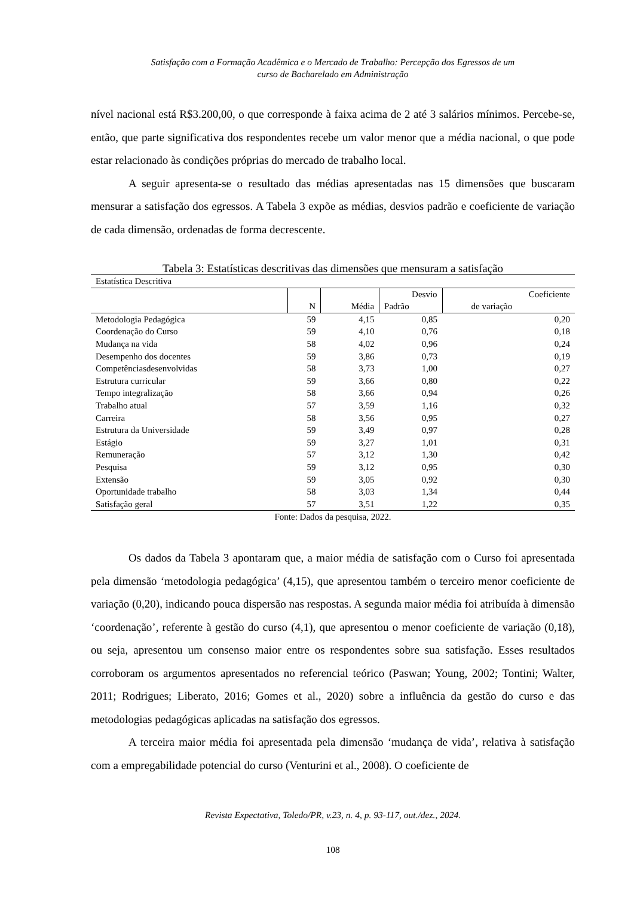Satisfação com a Formação Acadêmica e o Mercado de Trabalho: Percepção dos Egressos de um
curso de Bacharelado em Administração
nível nacional está R$3.200,00, o que corresponde à faixa acima de 2 até 3 salários mínimos. Percebe-se, então, que parte significativa dos respondentes recebe um valor menor que a média nacional, o que pode estar relacionado às condições próprias do mercado de trabalho local.
A seguir apresenta-se o resultado das médias apresentadas nas 15 dimensões que buscaram mensurar a satisfação dos egressos. A Tabela 3 expõe as médias, desvios padrão e coeficiente de variação de cada dimensão, ordenadas de forma decrescente.
Tabela 3: Estatísticas descritivas das dimensões que mensuram a satisfação
| Estatística Descritiva | | | | |
| --- | --- | --- | --- | --- |
| | N | Média | Desvio Padrão | Coeficiente de variação |
| Metodologia Pedagógica | 59 | 4,15 | 0,85 | 0,20 |
| Coordenação do Curso | 59 | 4,10 | 0,76 | 0,18 |
| Mudança na vida | 58 | 4,02 | 0,96 | 0,24 |
| Desempenho dos docentes | 59 | 3,86 | 0,73 | 0,19 |
| Competênciasdesenvolvidas | 58 | 3,73 | 1,00 | 0,27 |
| Estrutura curricular | 59 | 3,66 | 0,80 | 0,22 |
| Tempo integralização | 58 | 3,66 | 0,94 | 0,26 |
| Trabalho atual | 57 | 3,59 | 1,16 | 0,32 |
| Carreira | 58 | 3,56 | 0,95 | 0,27 |
| Estrutura da Universidade | 59 | 3,49 | 0,97 | 0,28 |
| Estágio | 59 | 3,27 | 1,01 | 0,31 |
| Remuneração | 57 | 3,12 | 1,30 | 0,42 |
| Pesquisa | 59 | 3,12 | 0,95 | 0,30 |
| Extensão | 59 | 3,05 | 0,92 | 0,30 |
| Oportunidade trabalho | 58 | 3,03 | 1,34 | 0,44 |
| Satisfação geral | 57 | 3,51 | 1,22 | 0,35 |
Fonte: Dados da pesquisa, 2022.
Os dados da Tabela 3 apontaram que, a maior média de satisfação com o Curso foi apresentada pela dimensão ‘metodologia pedagógica’ (4,15), que apresentou também o terceiro menor coeficiente de variação (0,20), indicando pouca dispersão nas respostas. A segunda maior média foi atribuída à dimensão ‘coordenação’, referente à gestão do curso (4,1), que apresentou o menor coeficiente de variação (0,18), ou seja, apresentou um consenso maior entre os respondentes sobre sua satisfação. Esses resultados corroboram os argumentos apresentados no referencial teórico (Paswan; Young, 2002; Tontini; Walter, 2011; Rodrigues; Liberato, 2016; Gomes et al., 2020) sobre a influência da gestão do curso e das metodologias pedagógicas aplicadas na satisfação dos egressos.
A terceira maior média foi apresentada pela dimensão ‘mudança de vida’, relativa à satisfação com a empregabilidade potencial do curso (Venturini et al., 2008). O coeficiente de
Revista Expectativa, Toledo/PR, v.23, n. 4, p. 93-117, out./dez., 2024.
108